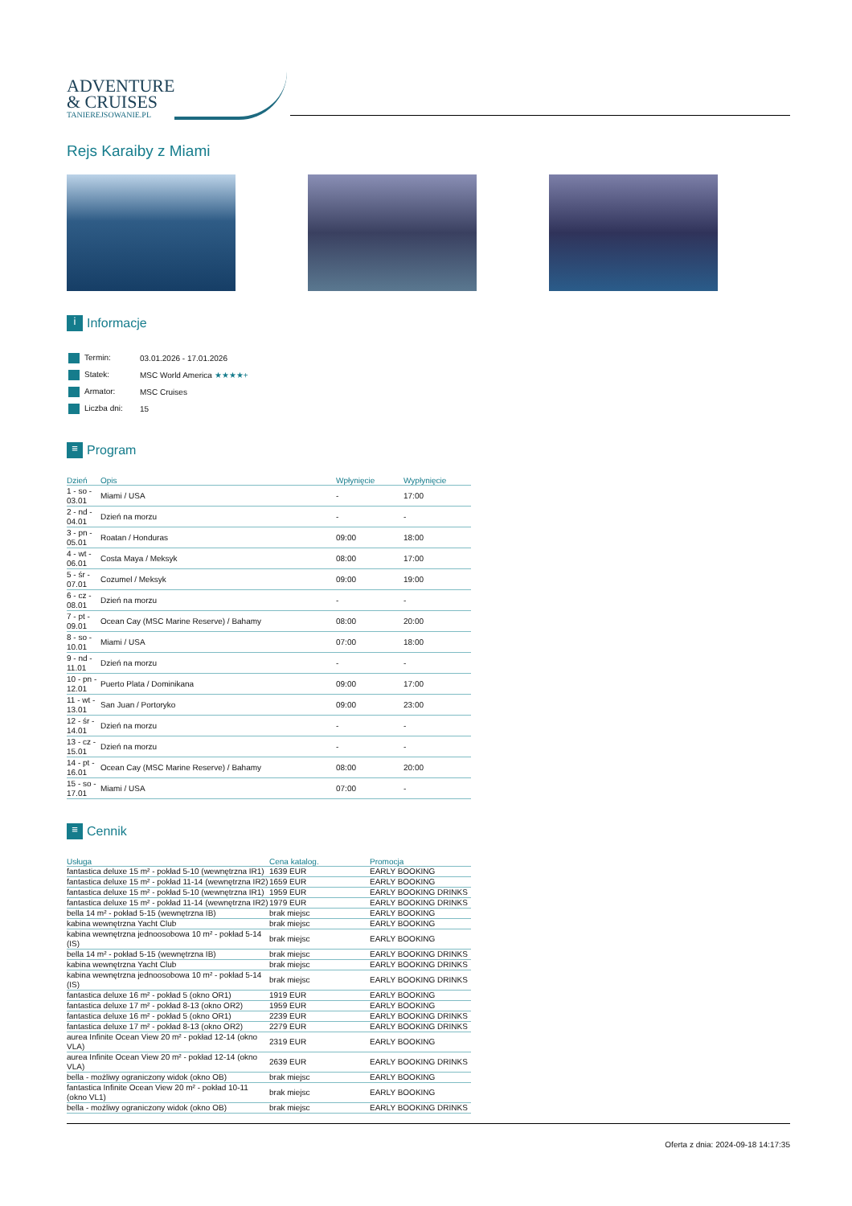ADVENTURE
& CRUISES
TANIEREJSOWANIE.PL
Rejs Karaiby z Miami
i Informacje
| Termin: | 03.01.2026 - 17.01.2026 |
| Statek: | MSC World America ★★★★+ |
| Armator: | MSC Cruises |
| Liczba dni: | 15 |
≡ Program
| Dzień | Opis | Wpłynięcie | Wypłynięcie |
| --- | --- | --- | --- |
| 1 - so - 03.01 | Miami / USA | - | 17:00 |
| 2 - nd - 04.01 | Dzień na morzu | - | - |
| 3 - pn - 05.01 | Roatan / Honduras | 09:00 | 18:00 |
| 4 - wt - 06.01 | Costa Maya / Meksyk | 08:00 | 17:00 |
| 5 - śr - 07.01 | Cozumel / Meksyk | 09:00 | 19:00 |
| 6 - cz - 08.01 | Dzień na morzu | - | - |
| 7 - pt - 09.01 | Ocean Cay (MSC Marine Reserve) / Bahamy | 08:00 | 20:00 |
| 8 - so - 10.01 | Miami / USA | 07:00 | 18:00 |
| 9 - nd - 11.01 | Dzień na morzu | - | - |
| 10 - pn - 12.01 | Puerto Plata / Dominikana | 09:00 | 17:00 |
| 11 - wt - 13.01 | San Juan / Portoryko | 09:00 | 23:00 |
| 12 - śr - 14.01 | Dzień na morzu | - | - |
| 13 - cz - 15.01 | Dzień na morzu | - | - |
| 14 - pt - 16.01 | Ocean Cay (MSC Marine Reserve) / Bahamy | 08:00 | 20:00 |
| 15 - so - 17.01 | Miami / USA | 07:00 | - |
≡ Cennik
| Usługa | Cena katalog. | Promocja |
| --- | --- | --- |
| fantastica deluxe 15 m² - pokład 5-10 (wewnętrzna IR1) | 1639 EUR | EARLY BOOKING |
| fantastica deluxe 15 m² - pokład 11-14 (wewnętrzna IR2) | 1659 EUR | EARLY BOOKING |
| fantastica deluxe 15 m² - pokład 5-10 (wewnętrzna IR1) | 1959 EUR | EARLY BOOKING DRINKS |
| fantastica deluxe 15 m² - pokład 11-14 (wewnętrzna IR2) | 1979 EUR | EARLY BOOKING DRINKS |
| bella 14 m² - pokład 5-15 (wewnętrzna IB) | brak miejsc | EARLY BOOKING |
| kabina wewnętrzna Yacht Club | brak miejsc | EARLY BOOKING |
| kabina wewnętrzna jednoosobowa 10 m² - pokład 5-14 (IS) | brak miejsc | EARLY BOOKING |
| bella 14 m² - pokład 5-15 (wewnętrzna IB) | brak miejsc | EARLY BOOKING DRINKS |
| kabina wewnętrzna Yacht Club | brak miejsc | EARLY BOOKING DRINKS |
| kabina wewnętrzna jednoosobowa 10 m² - pokład 5-14 (IS) | brak miejsc | EARLY BOOKING DRINKS |
| fantastica deluxe 16 m² - pokład 5 (okno OR1) | 1919 EUR | EARLY BOOKING |
| fantastica deluxe 17 m² - pokład 8-13 (okno OR2) | 1959 EUR | EARLY BOOKING |
| fantastica deluxe 16 m² - pokład 5 (okno OR1) | 2239 EUR | EARLY BOOKING DRINKS |
| fantastica deluxe 17 m² - pokład 8-13 (okno OR2) | 2279 EUR | EARLY BOOKING DRINKS |
| aurea Infinite Ocean View 20 m² - pokład 12-14 (okno VLA) | 2319 EUR | EARLY BOOKING |
| aurea Infinite Ocean View 20 m² - pokład 12-14 (okno VLA) | 2639 EUR | EARLY BOOKING DRINKS |
| bella - możliwy ograniczony widok (okno OB) | brak miejsc | EARLY BOOKING |
| fantastica Infinite Ocean View 20 m² - pokład 10-11 (okno VL1) | brak miejsc | EARLY BOOKING |
| bella - możliwy ograniczony widok (okno OB) | brak miejsc | EARLY BOOKING DRINKS |
Oferta z dnia: 2024-09-18 14:17:35